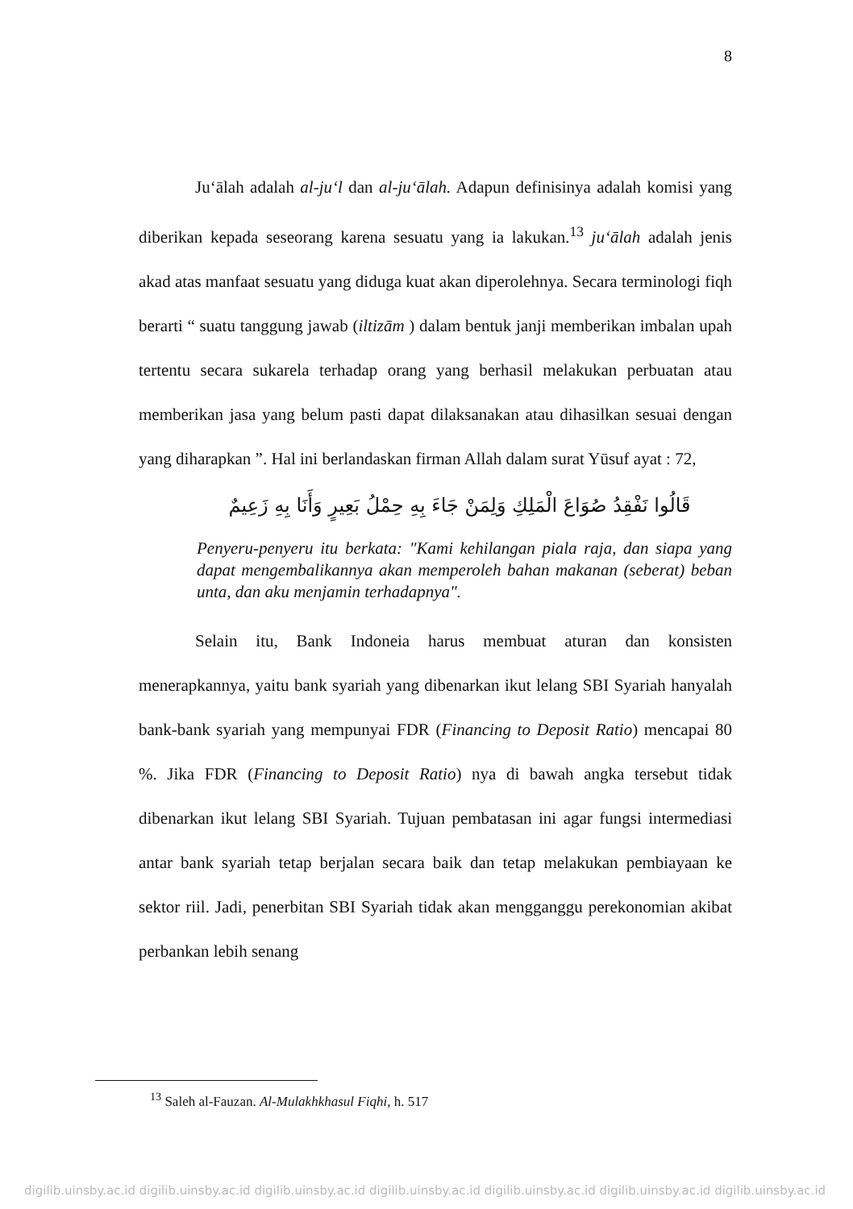8
Ju‘ālah adalah al-ju‘l dan al-ju‘ālah. Adapun definisinya adalah komisi yang diberikan kepada seseorang karena sesuatu yang ia lakukan.<sup>13</sup> ju‘ālah adalah jenis akad atas manfaat sesuatu yang diduga kuat akan diperolehnya. Secara terminologi fiqh berarti “ suatu tanggung jawab (iltizām ) dalam bentuk janji memberikan imbalan upah tertentu secara sukarela terhadap orang yang berhasil melakukan perbuatan atau memberikan jasa yang belum pasti dapat dilaksanakan atau dihasilkan sesuai dengan yang diharapkan ”. Hal ini berlandaskan firman Allah dalam surat Yūsuf ayat : 72,
قَالُوا نَفْقِدُ صُوَاعَ الْمَلِكِ وَلِمَنْ جَاءَ بِهِ حِمْلُ بَعِيرٍ وَأَنَا بِهِ زَعِيمٌ
Penyeru-penyeru itu berkata: "Kami kehilangan piala raja, dan siapa yang dapat mengembalikannya akan memperoleh bahan makanan (seberat) beban unta, dan aku menjamin terhadapnya".
Selain itu, Bank Indoneia harus membuat aturan dan konsisten menerapkannya, yaitu bank syariah yang dibenarkan ikut lelang SBI Syariah hanyalah bank-bank syariah yang mempunyai FDR (Financing to Deposit Ratio) mencapai 80 %. Jika FDR (Financing to Deposit Ratio) nya di bawah angka tersebut tidak dibenarkan ikut lelang SBI Syariah. Tujuan pembatasan ini agar fungsi intermediasi antar bank syariah tetap berjalan secara baik dan tetap melakukan pembiayaan ke sektor riil. Jadi, penerbitan SBI Syariah tidak akan mengganggu perekonomian akibat perbankan lebih senang
<sup>13</sup> Saleh al-Fauzan. Al-Mulakhkhasul Fiqhi, h. 517
digilib.uinsby.ac.id digilib.uinsby.ac.id digilib.uinsby.ac.id digilib.uinsby.ac.id digilib.uinsby.ac.id digilib.uinsby.ac.id digilib.uinsby.ac.id